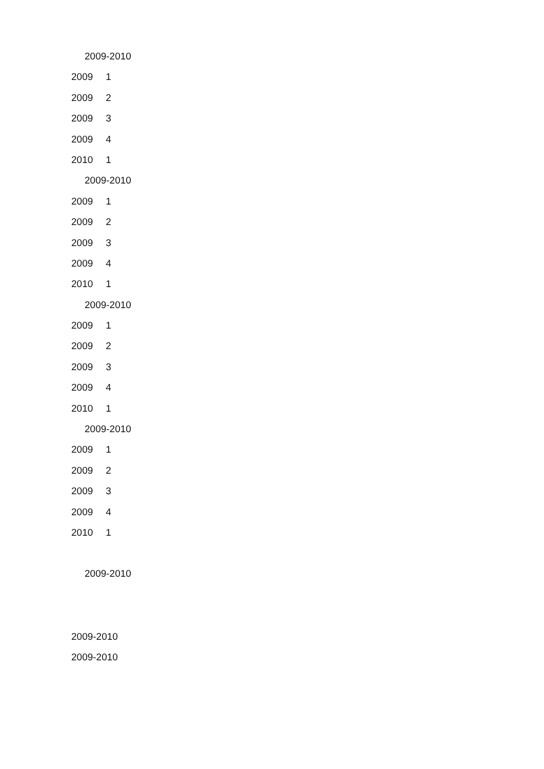2009-2010
2009 1
2009 2
2009 3
2009 4
2010 1
2009-2010
2009 1
2009 2
2009 3
2009 4
2010 1
2009-2010
2009 1
2009 2
2009 3
2009 4
2010 1
2009-2010
2009 1
2009 2
2009 3
2009 4
2010 1
2009-2010
2009-2010
2009-2010